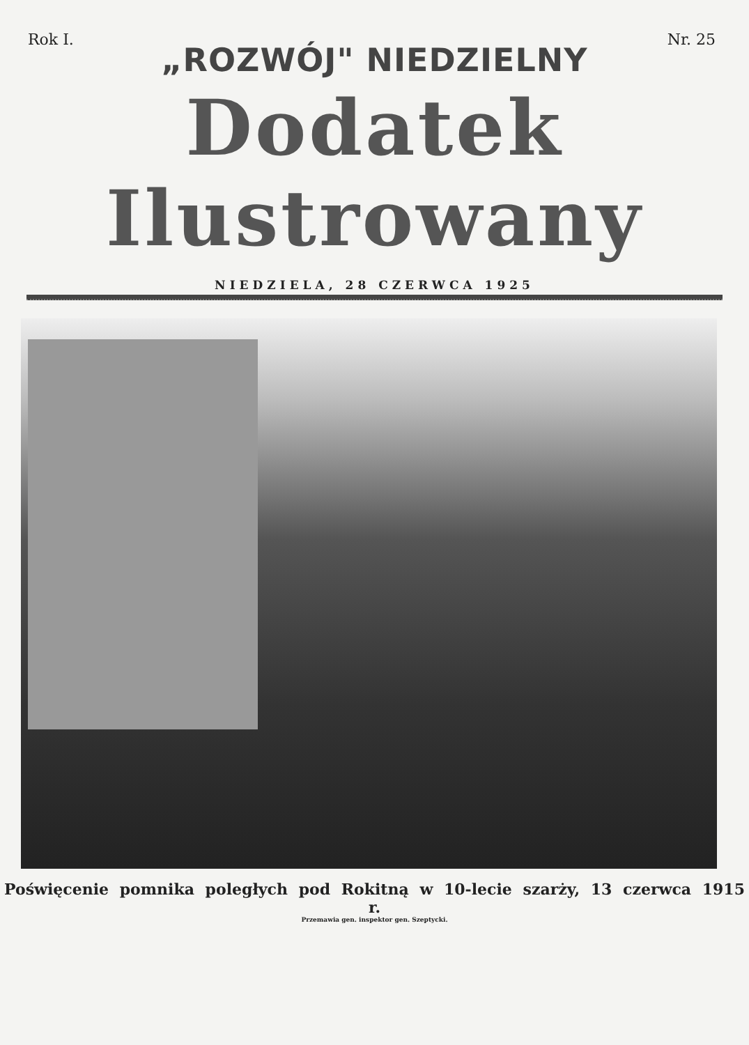Rok I. Nr. 25
„ROZWÓJ" NIEDZIELNY
Dodatek Ilustrowany
NIEDZIELA, 28 CZERWCA 1925
Poświęcenie pomnika poległych pod Rokitną w 10-lecie szarży, 13 czerwca 1915 r.
Przemawia gen. inspektor gen. Szeptycki.